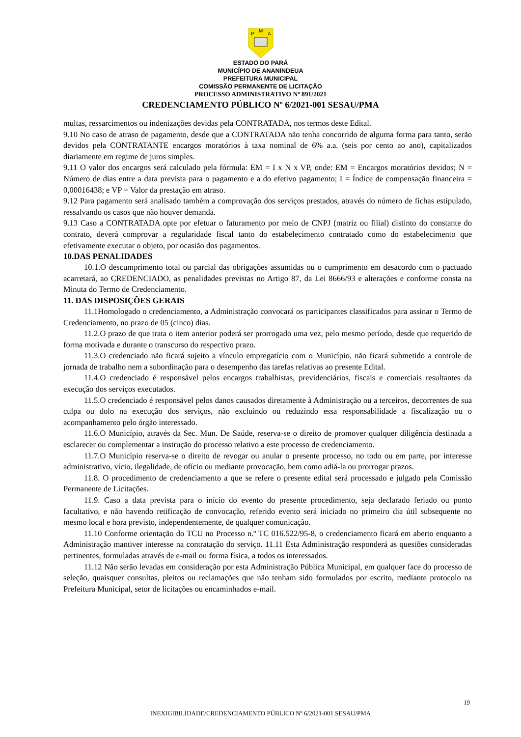P
M
A
ESTADO DO PARÁ
MUNICÍPIO DE ANANINDEUA
PREFEITURA MUNICIPAL
COMISSÃO PERMANENTE DE LICITAÇÃO
PROCESSO ADMINISTRATIVO Nº 891/2021
CREDENCIAMENTO PÚBLICO Nº 6/2021-001 SESAU/PMA
multas, ressarcimentos ou indenizações devidas pela CONTRATADA, nos termos deste Edital.
9.10 No caso de atraso de pagamento, desde que a CONTRATADA não tenha concorrido de alguma forma para tanto, serão devidos pela CONTRATANTE encargos moratórios à taxa nominal de 6% a.a. (seis por cento ao ano), capitalizados diariamente em regime de juros simples.
9.11 O valor dos encargos será calculado pela fórmula: EM = I x N x VP, onde: EM = Encargos moratórios devidos; N = Número de dias entre a data prevista para o pagamento e a do efetivo pagamento; I = Índice de compensação financeira = 0,00016438; e VP = Valor da prestação em atraso.
9.12 Para pagamento será analisado também a comprovação dos serviços prestados, através do número de fichas estipulado, ressalvando os casos que não houver demanda.
9.13 Caso a CONTRATADA opte por efetuar o faturamento por meio de CNPJ (matriz ou filial) distinto do constante do contrato, deverá comprovar a regularidade fiscal tanto do estabelecimento contratado como do estabelecimento que efetivamente executar o objeto, por ocasião dos pagamentos.
10.DAS PENALIDADES
10.1.O descumprimento total ou parcial das obrigações assumidas ou o cumprimento em desacordo com o pactuado acarretará, ao CREDENCIADO, as penalidades previstas no Artigo 87, da Lei 8666/93 e alterações e conforme consta na Minuta do Termo de Credenciamento.
11. DAS DISPOSIÇÕES GERAIS
11.1Homologado o credenciamento, a Administração convocará os participantes classificados para assinar o Termo de Credenciamento, no prazo de 05 (cinco) dias.
11.2.O prazo de que trata o item anterior poderá ser prorrogado uma vez, pelo mesmo período, desde que requerido de forma motivada e durante o transcurso do respectivo prazo.
11.3.O credenciado não ficará sujeito a vínculo empregatício com o Município, não ficará submetido a controle de jornada de trabalho nem a subordinação para o desempenho das tarefas relativas ao presente Edital.
11.4.O credenciado é responsável pelos encargos trabalhistas, previdenciários, fiscais e comerciais resultantes da execução dos serviços executados.
11.5.O credenciado é responsável pelos danos causados diretamente à Administração ou a terceiros, decorrentes de sua culpa ou dolo na execução dos serviços, não excluindo ou reduzindo essa responsabilidade a fiscalização ou o acompanhamento pelo órgão interessado.
11.6.O Município, através da Sec. Mun. De Saúde, reserva-se o direito de promover qualquer diligência destinada a esclarecer ou complementar a instrução do processo relativo a este processo de credenciamento.
11.7.O Município reserva-se o direito de revogar ou anular o presente processo, no todo ou em parte, por interesse administrativo, vício, ilegalidade, de ofício ou mediante provocação, bem como adiá-la ou prorrogar prazos.
11.8. O procedimento de credenciamento a que se refere o presente edital será processado e julgado pela Comissão Permanente de Licitações.
11.9. Caso a data prevista para o início do evento do presente procedimento, seja declarado feriado ou ponto facultativo, e não havendo retificação de convocação, referido evento será iniciado no primeiro dia útil subsequente no mesmo local e hora previsto, independentemente, de qualquer comunicação.
11.10 Conforme orientação do TCU no Processo n.º TC 016.522/95-8, o credenciamento ficará em aberto enquanto a Administração mantiver interesse na contratação do serviço. 11.11 Esta Administração responderá as questões consideradas pertinentes, formuladas através de e-mail ou forma física, a todos os interessados.
11.12 Não serão levadas em consideração por esta Administração Pública Municipal, em qualquer face do processo de seleção, quaisquer consultas, pleitos ou reclamações que não tenham sido formulados por escrito, mediante protocolo na Prefeitura Municipal, setor de licitações ou encaminhados e-mail.
19
INEXIGIBILIDADE/CREDENCIAMENTO PÚBLICO Nº 6/2021-001 SESAU/PMA